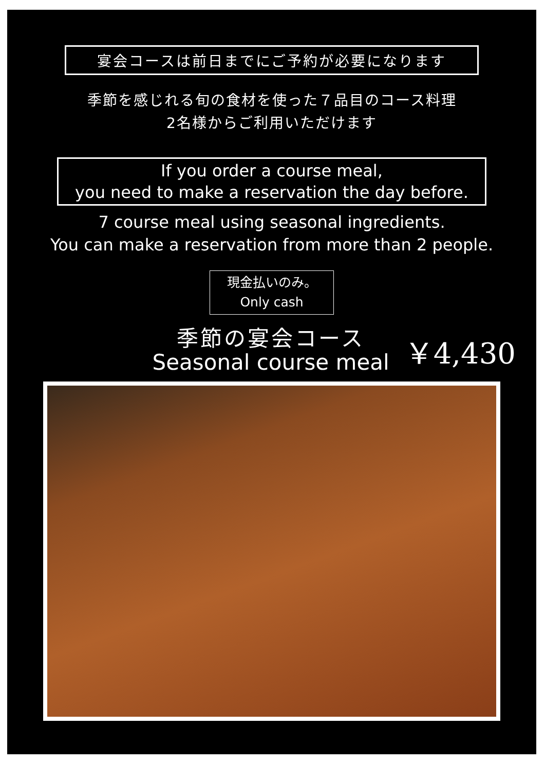宴会コースは前日までにご予約が必要になります
季節を感じれる旬の食材を使った７品目のコース料理
2名様からご利用いただけます
If you order a course meal,
you need to make a reservation the day before.
7 course meal using seasonal ingredients.
You can make a reservation from more than 2 people.
現金払いのみ。
Only cash
季節の宴会コース
Seasonal course meal
￥4,430